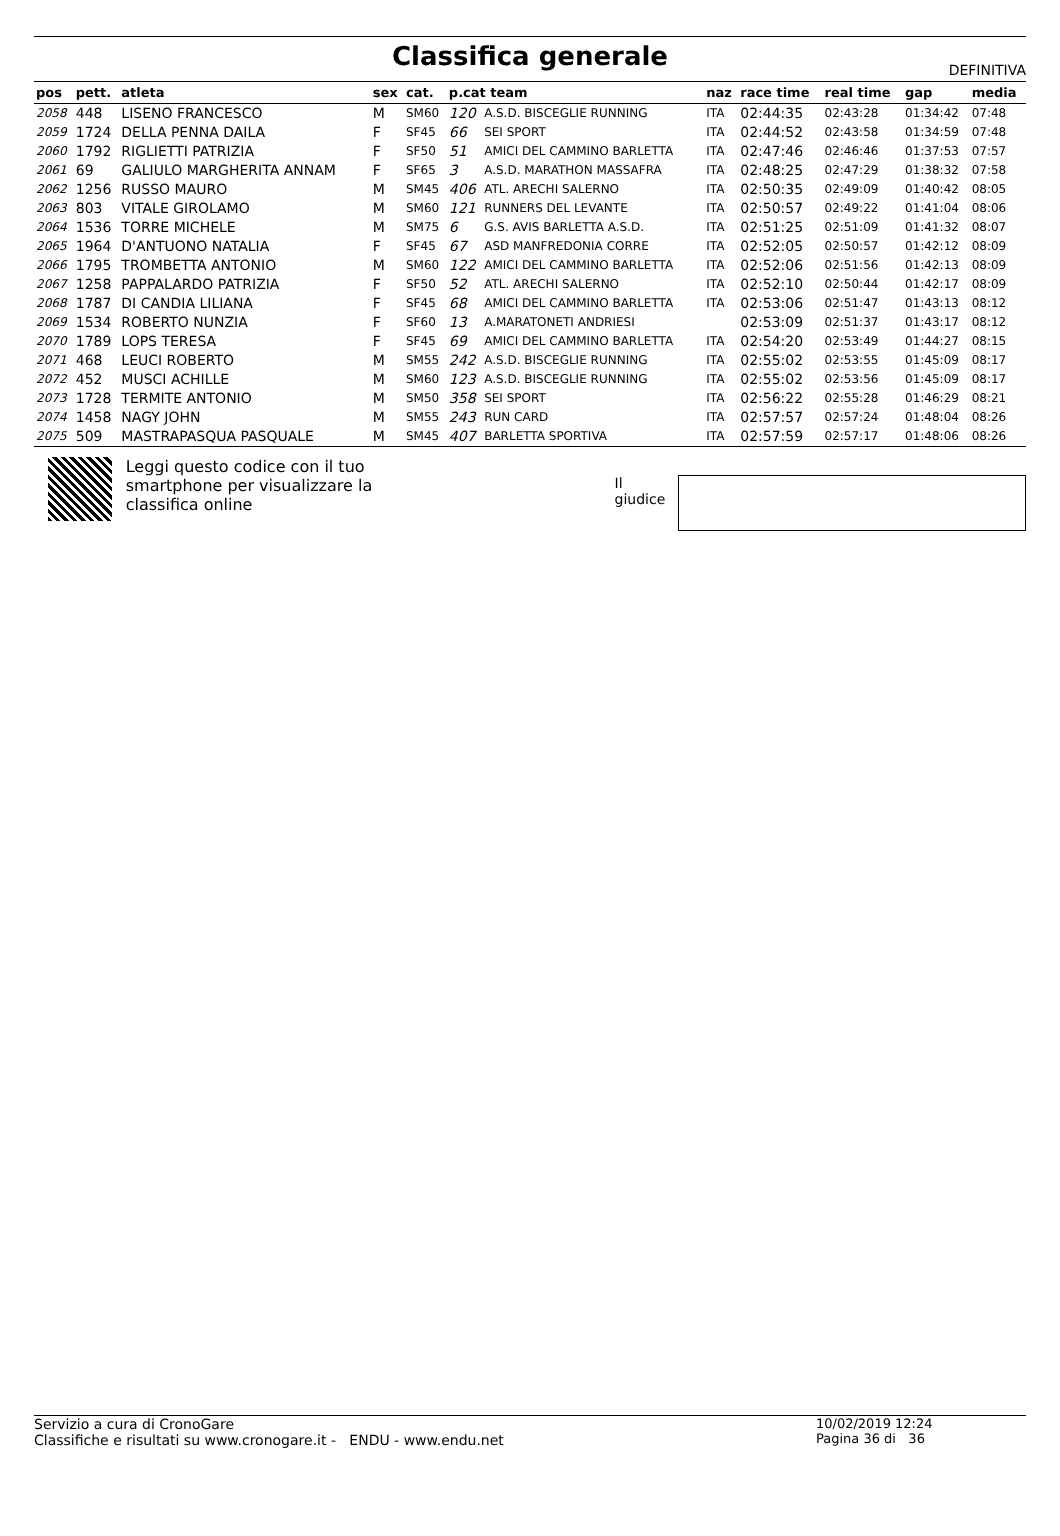Classifica generale
DEFINITIVA
| pos | pett. | atleta | sex | cat. | p.cat team | | naz | race time | real time | gap | media |
| --- | --- | --- | --- | --- | --- | --- | --- | --- | --- | --- | --- |
| 2058 | 448 | LISENO FRANCESCO | M | SM60 | 120 | A.S.D. BISCEGLIE RUNNING | ITA | 02:44:35 | 02:43:28 | 01:34:42 | 07:48 |
| 2059 | 1724 | DELLA PENNA DAILA | F | SF45 | 66 | SEI SPORT | ITA | 02:44:52 | 02:43:58 | 01:34:59 | 07:48 |
| 2060 | 1792 | RIGLIETTI PATRIZIA | F | SF50 | 51 | AMICI DEL CAMMINO BARLETTA | ITA | 02:47:46 | 02:46:46 | 01:37:53 | 07:57 |
| 2061 | 69 | GALIULO MARGHERITA ANNAM | F | SF65 | 3 | A.S.D. MARATHON MASSAFRA | ITA | 02:48:25 | 02:47:29 | 01:38:32 | 07:58 |
| 2062 | 1256 | RUSSO MAURO | M | SM45 | 406 | ATL. ARECHI SALERNO | ITA | 02:50:35 | 02:49:09 | 01:40:42 | 08:05 |
| 2063 | 803 | VITALE GIROLAMO | M | SM60 | 121 | RUNNERS DEL LEVANTE | ITA | 02:50:57 | 02:49:22 | 01:41:04 | 08:06 |
| 2064 | 1536 | TORRE MICHELE | M | SM75 | 6 | G.S. AVIS BARLETTA A.S.D. | ITA | 02:51:25 | 02:51:09 | 01:41:32 | 08:07 |
| 2065 | 1964 | D'ANTUONO NATALIA | F | SF45 | 67 | ASD MANFREDONIA CORRE | ITA | 02:52:05 | 02:50:57 | 01:42:12 | 08:09 |
| 2066 | 1795 | TROMBETTA ANTONIO | M | SM60 | 122 | AMICI DEL CAMMINO BARLETTA | ITA | 02:52:06 | 02:51:56 | 01:42:13 | 08:09 |
| 2067 | 1258 | PAPPALARDO PATRIZIA | F | SF50 | 52 | ATL. ARECHI SALERNO | ITA | 02:52:10 | 02:50:44 | 01:42:17 | 08:09 |
| 2068 | 1787 | DI CANDIA LILIANA | F | SF45 | 68 | AMICI DEL CAMMINO BARLETTA | ITA | 02:53:06 | 02:51:47 | 01:43:13 | 08:12 |
| 2069 | 1534 | ROBERTO NUNZIA | F | SF60 | 13 | A.MARATONETI ANDRIESI | | 02:53:09 | 02:51:37 | 01:43:17 | 08:12 |
| 2070 | 1789 | LOPS TERESA | F | SF45 | 69 | AMICI DEL CAMMINO BARLETTA | ITA | 02:54:20 | 02:53:49 | 01:44:27 | 08:15 |
| 2071 | 468 | LEUCI ROBERTO | M | SM55 | 242 | A.S.D. BISCEGLIE RUNNING | ITA | 02:55:02 | 02:53:55 | 01:45:09 | 08:17 |
| 2072 | 452 | MUSCI ACHILLE | M | SM60 | 123 | A.S.D. BISCEGLIE RUNNING | ITA | 02:55:02 | 02:53:56 | 01:45:09 | 08:17 |
| 2073 | 1728 | TERMITE ANTONIO | M | SM50 | 358 | SEI SPORT | ITA | 02:56:22 | 02:55:28 | 01:46:29 | 08:21 |
| 2074 | 1458 | NAGY JOHN | M | SM55 | 243 | RUN CARD | ITA | 02:57:57 | 02:57:24 | 01:48:04 | 08:26 |
| 2075 | 509 | MASTRAPASQUA PASQUALE | M | SM45 | 407 | BARLETTA SPORTIVA | ITA | 02:57:59 | 02:57:17 | 01:48:06 | 08:26 |
Leggi questo codice con il tuo smartphone per visualizzare la classifica online
Il giudice
Servizio a cura di CronoGare
Classifiche e risultati su www.cronogare.it - ENDU - www.endu.net
10/02/2019 12:24
Pagina 36 di 36